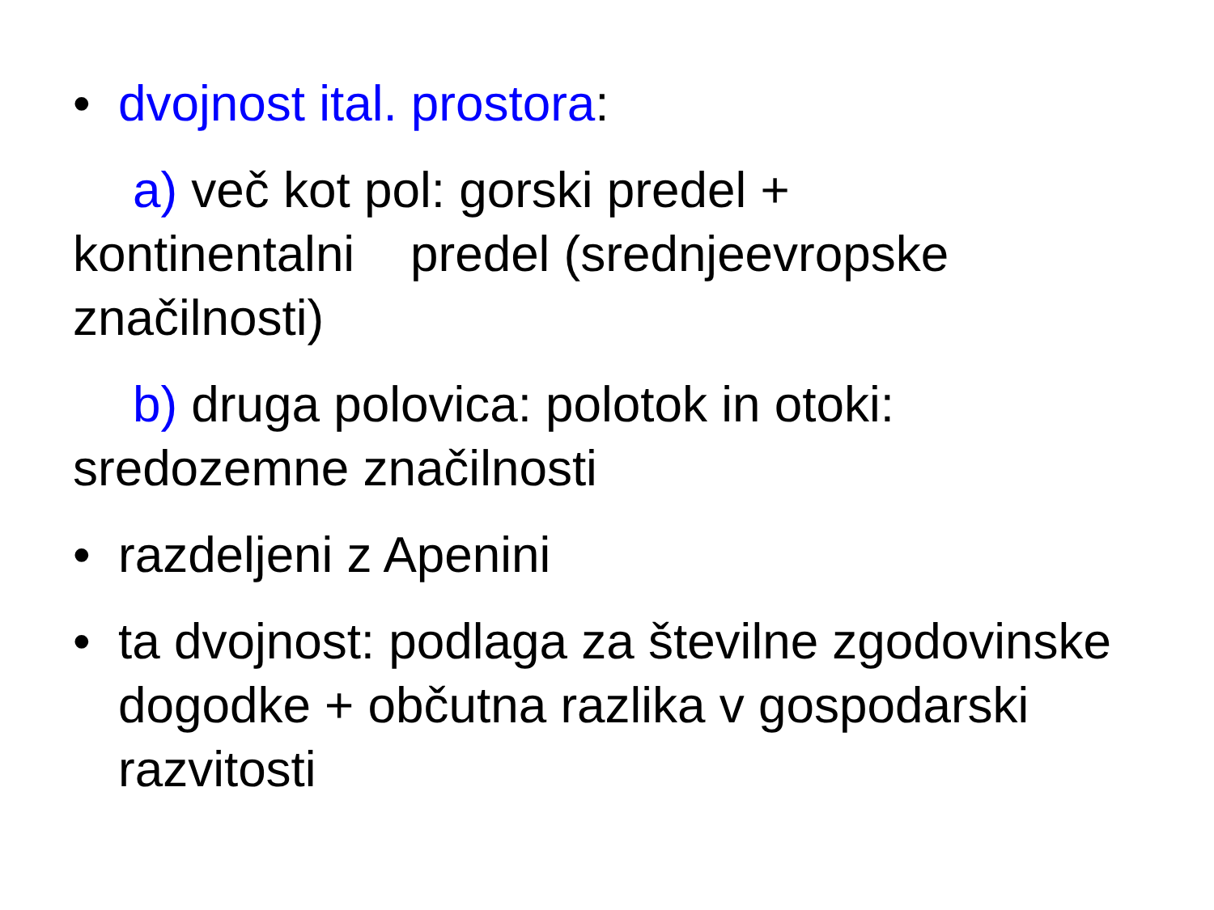• dvojnost ital. prostora:
a) več kot pol: gorski predel +
kontinentalni predel (srednjeevropske
značilnosti)
b) druga polovica: polotok in otoki:
sredozemne značilnosti
• razdeljeni z Apenini
• ta dvojnost: podlaga za številne zgodovinske dogodke + občutna razlika v gospodarski razvitosti